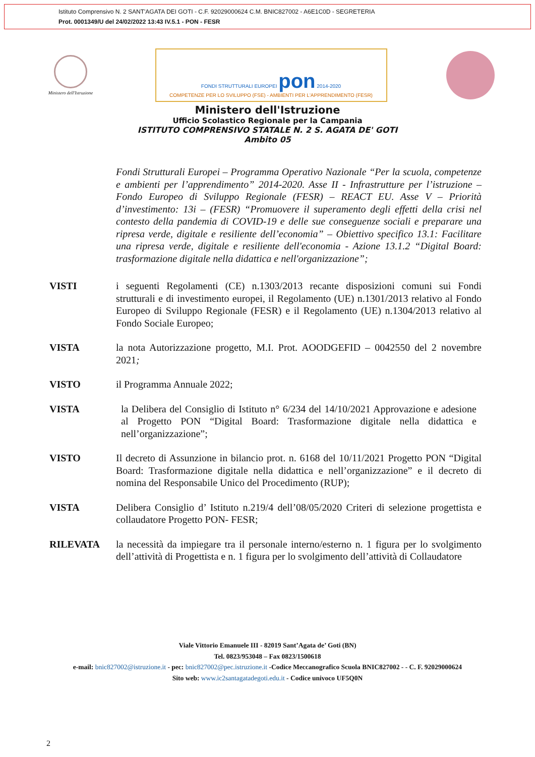Istituto Comprensivo N. 2 SANT'AGATA DEI GOTI - C.F. 92029000624 C.M. BNIC827002 - A6E1C0D - SEGRETERIA
Prot. 0001349/U del 24/02/2022 13:43 IV.5.1 - PON - FESR
Ministero dell'Istruzione
FONDI STRUTTURALI EUROPEI pon 2014-2020
COMPETENZE PER LO SVILUPPO (FSE) - AMBIENTI PER L'APPRENDIMENTO (FESR)
Ministero dell'Istruzione
Ufficio Scolastico Regionale per la Campania
ISTITUTO COMPRENSIVO STATALE N. 2 S. AGATA DE' GOTI
Ambito 05
Fondi Strutturali Europei – Programma Operativo Nazionale “Per la scuola, competenze e ambienti per l’apprendimento” 2014-2020. Asse II - Infrastrutture per l’istruzione – Fondo Europeo di Sviluppo Regionale (FESR) – REACT EU. Asse V – Priorità d’investimento: 13i – (FESR) “Promuovere il superamento degli effetti della crisi nel contesto della pandemia di COVID-19 e delle sue conseguenze sociali e preparare una ripresa verde, digitale e resiliente dell’economia” – Obiettivo specifico 13.1: Facilitare una ripresa verde, digitale e resiliente dell'economia - Azione 13.1.2 “Digital Board: trasformazione digitale nella didattica e nell'organizzazione”;
VISTI i seguenti Regolamenti (CE) n.1303/2013 recante disposizioni comuni sui Fondi strutturali e di investimento europei, il Regolamento (UE) n.1301/2013 relativo al Fondo Europeo di Sviluppo Regionale (FESR) e il Regolamento (UE) n.1304/2013 relativo al Fondo Sociale Europeo;
VISTA la nota Autorizzazione progetto, M.I. Prot. AOODGEFID – 0042550 del 2 novembre 2021;
VISTO il Programma Annuale 2022;
VISTA la Delibera del Consiglio di Istituto n° 6/234 del 14/10/2021 Approvazione e adesione al Progetto PON “Digital Board: Trasformazione digitale nella didattica e nell’organizzazione”;
VISTO Il decreto di Assunzione in bilancio prot. n. 6168 del 10/11/2021 Progetto PON “Digital Board: Trasformazione digitale nella didattica e nell’organizzazione” e il decreto di nomina del Responsabile Unico del Procedimento (RUP);
VISTA Delibera Consiglio d’ Istituto n.219/4 dell’08/05/2020 Criteri di selezione progettista e collaudatore Progetto PON- FESR;
RILEVATA la necessità da impiegare tra il personale interno/esterno n. 1 figura per lo svolgimento dell’attività di Progettista e n. 1 figura per lo svolgimento dell’attività di Collaudatore
Viale Vittorio Emanuele III - 82019 Sant’Agata de’ Goti (BN)
Tel. 0823/953048 – Fax 0823/1500618
e-mail: bnic827002@istruzione.it - pec: bnic827002@pec.istruzione.it -Codice Meccanografico Scuola BNIC827002 - - C. F. 92029000624
Sito web: www.ic2santagatadegoti.edu.it - Codice univoco UF5Q0N
2